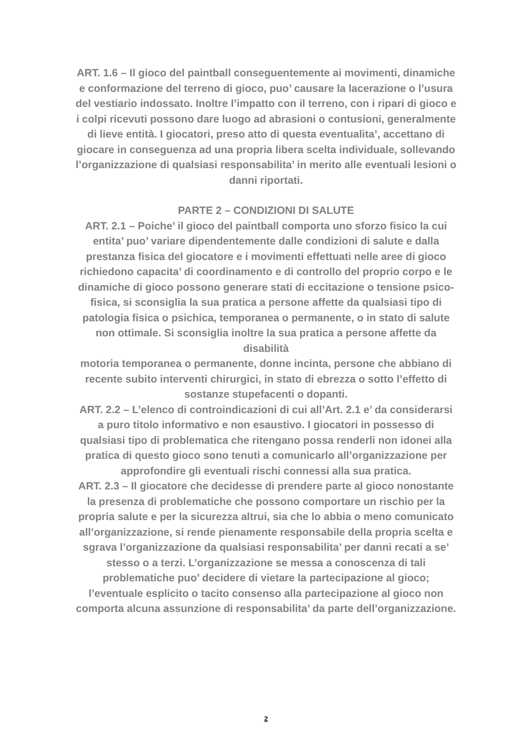ART. 1.6 – Il gioco del paintball conseguentemente ai movimenti, dinamiche e conformazione del terreno di gioco, puo’ causare la lacerazione o l’usura del vestiario indossato. Inoltre l’impatto con il terreno, con i ripari di gioco e i colpi ricevuti possono dare luogo ad abrasioni o contusioni, generalmente di lieve entità. I giocatori, preso atto di questa eventualita’, accettano di giocare in conseguenza ad una propria libera scelta individuale, sollevando l’organizzazione di qualsiasi responsabilita’ in merito alle eventuali lesioni o danni riportati.
PARTE 2 – CONDIZIONI DI SALUTE
ART. 2.1 – Poiche’ il gioco del paintball comporta uno sforzo fisico la cui entita’ puo’ variare dipendentemente dalle condizioni di salute e dalla prestanza fisica del giocatore e i movimenti effettuati nelle aree di gioco richiedono capacita’ di coordinamento e di controllo del proprio corpo e le dinamiche di gioco possono generare stati di eccitazione o tensione psico-fisica, si sconsiglia la sua pratica a persone affette da qualsiasi tipo di patologia fisica o psichica, temporanea o permanente, o in stato di salute non ottimale. Si sconsiglia inoltre la sua pratica a persone affette da disabilità
motoria temporanea o permanente, donne incinta, persone che abbiano di recente subito interventi chirurgici, in stato di ebrezza o sotto l’effetto di sostanze stupefacenti o dopanti.
ART. 2.2 – L’elenco di controindicazioni di cui all’Art. 2.1 e’ da considerarsi a puro titolo informativo e non esaustivo. I giocatori in possesso di qualsiasi tipo di problematica che ritengano possa renderli non idonei alla pratica di questo gioco sono tenuti a comunicarlo all’organizzazione per approfondire gli eventuali rischi connessi alla sua pratica.
ART. 2.3 – Il giocatore che decidesse di prendere parte al gioco nonostante la presenza di problematiche che possono comportare un rischio per la propria salute e per la sicurezza altrui, sia che lo abbia o meno comunicato all’organizzazione, si rende pienamente responsabile della propria scelta e sgrava l’organizzazione da qualsiasi responsabilita’ per danni recati a se’ stesso o a terzi. L’organizzazione se messa a conoscenza di tali problematiche puo’ decidere di vietare la partecipazione al gioco; l’eventuale esplicito o tacito consenso alla partecipazione al gioco non comporta alcuna assunzione di responsabilita’ da parte dell’organizzazione.
2